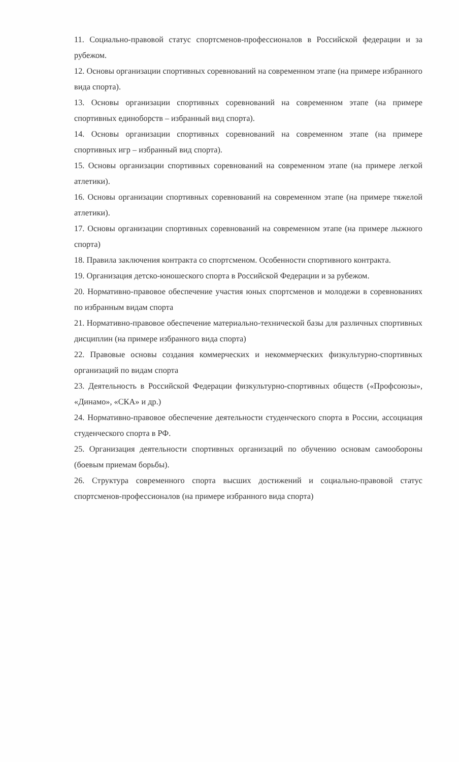11. Социально-правовой статус спортсменов-профессионалов в Российской федерации и за рубежом.
12. Основы организации спортивных соревнований на современном этапе (на примере избранного вида спорта).
13. Основы организации спортивных соревнований на современном этапе (на примере спортивных единоборств – избранный вид спорта).
14. Основы организации спортивных соревнований на современном этапе (на примере спортивных игр – избранный вид спорта).
15. Основы организации спортивных соревнований на современном этапе (на примере легкой атлетики).
16. Основы организации спортивных соревнований на современном этапе (на примере тяжелой атлетики).
17. Основы организации спортивных соревнований на современном этапе (на примере лыжного спорта)
18. Правила заключения контракта со спортсменом. Особенности спортивного контракта.
19. Организация детско-юношеского спорта в Российской Федерации и за рубежом.
20. Нормативно-правовое обеспечение участия юных спортсменов и молодежи в соревнованиях по избранным видам спорта
21. Нормативно-правовое обеспечение материально-технической базы для различных спортивных дисциплин (на примере избранного вида спорта)
22. Правовые основы создания коммерческих и некоммерческих физкультурно-спортивных организаций по видам спорта
23. Деятельность в Российской Федерации физкультурно-спортивных обществ («Профсоюзы», «Динамо», «СКА» и др.)
24. Нормативно-правовое обеспечение деятельности студенческого спорта в России, ассоциация студенческого спорта в РФ.
25. Организация деятельности спортивных организаций по обучению основам самообороны (боевым приемам борьбы).
26. Структура современного спорта высших достижений и социально-правовой статус спортсменов-профессионалов (на примере избранного вида спорта)